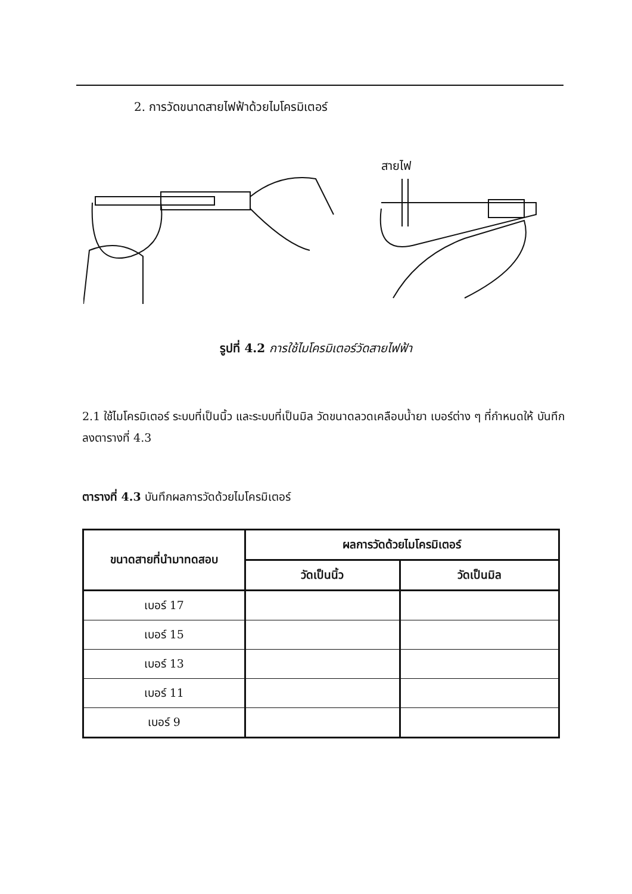2. การวัดขนาดสายไฟฟ้าด้วยไมโครมิเตอร์
สายไฟ
รูปที่ 4.2 การใช้ไมโครมิเตอร์วัดสายไฟฟ้า
2.1 ใช้ไมโครมิเตอร์ ระบบที่เป็นนิ้ว และระบบที่เป็นมิล วัดขนาดลวดเคลือบน้ำยา เบอร์ต่าง ๆ ที่กำหนดให้ บันทึกลงตารางที่ 4.3
ตารางที่ 4.3 บันทึกผลการวัดด้วยไมโครมิเตอร์
| ขนาดสายที่นำมาทดสอบ | ผลการวัดด้วยไมโครมิเตอร์ | |
| --- | --- | --- |
| | วัดเป็นนิ้ว | วัดเป็นมิล |
| เบอร์ 17 | | |
| เบอร์ 15 | | |
| เบอร์ 13 | | |
| เบอร์ 11 | | |
| เบอร์ 9 | | |